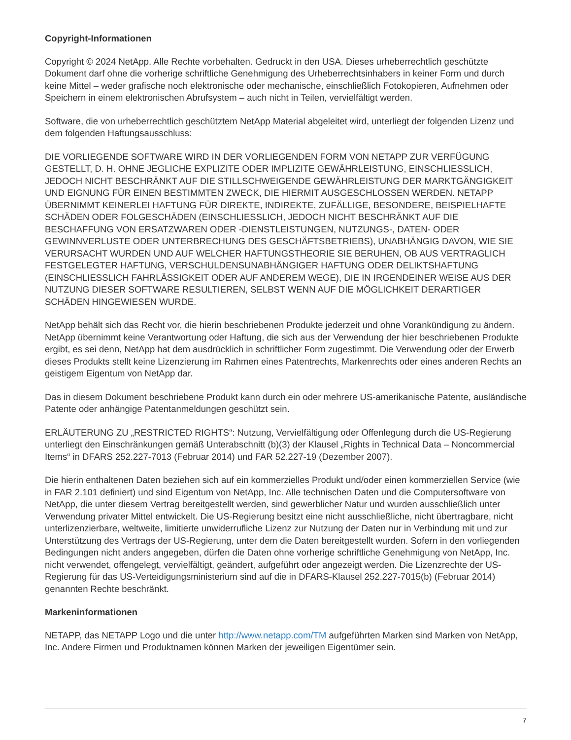Copyright-Informationen
Copyright © 2024 NetApp. Alle Rechte vorbehalten. Gedruckt in den USA. Dieses urheberrechtlich geschützte Dokument darf ohne die vorherige schriftliche Genehmigung des Urheberrechtsinhabers in keiner Form und durch keine Mittel – weder grafische noch elektronische oder mechanische, einschließlich Fotokopieren, Aufnehmen oder Speichern in einem elektronischen Abrufsystem – auch nicht in Teilen, vervielfältigt werden.
Software, die von urheberrechtlich geschütztem NetApp Material abgeleitet wird, unterliegt der folgenden Lizenz und dem folgenden Haftungsausschluss:
DIE VORLIEGENDE SOFTWARE WIRD IN DER VORLIEGENDEN FORM VON NETAPP ZUR VERFÜGUNG GESTELLT, D. H. OHNE JEGLICHE EXPLIZITE ODER IMPLIZITE GEWÄHRLEISTUNG, EINSCHLIESSLICH, JEDOCH NICHT BESCHRÄNKT AUF DIE STILLSCHWEIGENDE GEWÄHRLEISTUNG DER MARKTGÄNGIGKEIT UND EIGNUNG FÜR EINEN BESTIMMTEN ZWECK, DIE HIERMIT AUSGESCHLOSSEN WERDEN. NETAPP ÜBERNIMMT KEINERLEI HAFTUNG FÜR DIREKTE, INDIREKTE, ZUFÄLLIGE, BESONDERE, BEISPIELHAFTE SCHÄDEN ODER FOLGESCHÄDEN (EINSCHLIESSLICH, JEDOCH NICHT BESCHRÄNKT AUF DIE BESCHAFFUNG VON ERSATZWAREN ODER -DIENSTLEISTUNGEN, NUTZUNGS-, DATEN- ODER GEWINNVERLUSTE ODER UNTERBRECHUNG DES GESCHÄFTSBETRIEBS), UNABHÄNGIG DAVON, WIE SIE VERURSACHT WURDEN UND AUF WELCHER HAFTUNGSTHEORIE SIE BERUHEN, OB AUS VERTRAGLICH FESTGELEGTER HAFTUNG, VERSCHULDENSUNABHÄNGIGER HAFTUNG ODER DELIKTSHAFTUNG (EINSCHLIESSLICH FAHRLÄSSIGKEIT ODER AUF ANDEREM WEGE), DIE IN IRGENDEINER WEISE AUS DER NUTZUNG DIESER SOFTWARE RESULTIEREN, SELBST WENN AUF DIE MÖGLICHKEIT DERARTIGER SCHÄDEN HINGEWIESEN WURDE.
NetApp behält sich das Recht vor, die hierin beschriebenen Produkte jederzeit und ohne Vorankündigung zu ändern. NetApp übernimmt keine Verantwortung oder Haftung, die sich aus der Verwendung der hier beschriebenen Produkte ergibt, es sei denn, NetApp hat dem ausdrücklich in schriftlicher Form zugestimmt. Die Verwendung oder der Erwerb dieses Produkts stellt keine Lizenzierung im Rahmen eines Patentrechts, Markenrechts oder eines anderen Rechts an geistigem Eigentum von NetApp dar.
Das in diesem Dokument beschriebene Produkt kann durch ein oder mehrere US-amerikanische Patente, ausländische Patente oder anhängige Patentanmeldungen geschützt sein.
ERLÄUTERUNG ZU „RESTRICTED RIGHTS“: Nutzung, Vervielfältigung oder Offenlegung durch die US-Regierung unterliegt den Einschränkungen gemäß Unterabschnitt (b)(3) der Klausel „Rights in Technical Data – Noncommercial Items“ in DFARS 252.227-7013 (Februar 2014) und FAR 52.227-19 (Dezember 2007).
Die hierin enthaltenen Daten beziehen sich auf ein kommerzielles Produkt und/oder einen kommerziellen Service (wie in FAR 2.101 definiert) und sind Eigentum von NetApp, Inc. Alle technischen Daten und die Computersoftware von NetApp, die unter diesem Vertrag bereitgestellt werden, sind gewerblicher Natur und wurden ausschließlich unter Verwendung privater Mittel entwickelt. Die US-Regierung besitzt eine nicht ausschließliche, nicht übertragbare, nicht unterlizenzierbare, weltweite, limitierte unwiderrufliche Lizenz zur Nutzung der Daten nur in Verbindung mit und zur Unterstützung des Vertrags der US-Regierung, unter dem die Daten bereitgestellt wurden. Sofern in den vorliegenden Bedingungen nicht anders angegeben, dürfen die Daten ohne vorherige schriftliche Genehmigung von NetApp, Inc. nicht verwendet, offengelegt, vervielfältigt, geändert, aufgeführt oder angezeigt werden. Die Lizenzrechte der US-Regierung für das US-Verteidigungsministerium sind auf die in DFARS-Klausel 252.227-7015(b) (Februar 2014) genannten Rechte beschränkt.
Markeninformationen
NETAPP, das NETAPP Logo und die unter http://www.netapp.com/TM aufgeführten Marken sind Marken von NetApp, Inc. Andere Firmen und Produktnamen können Marken der jeweiligen Eigentümer sein.
7